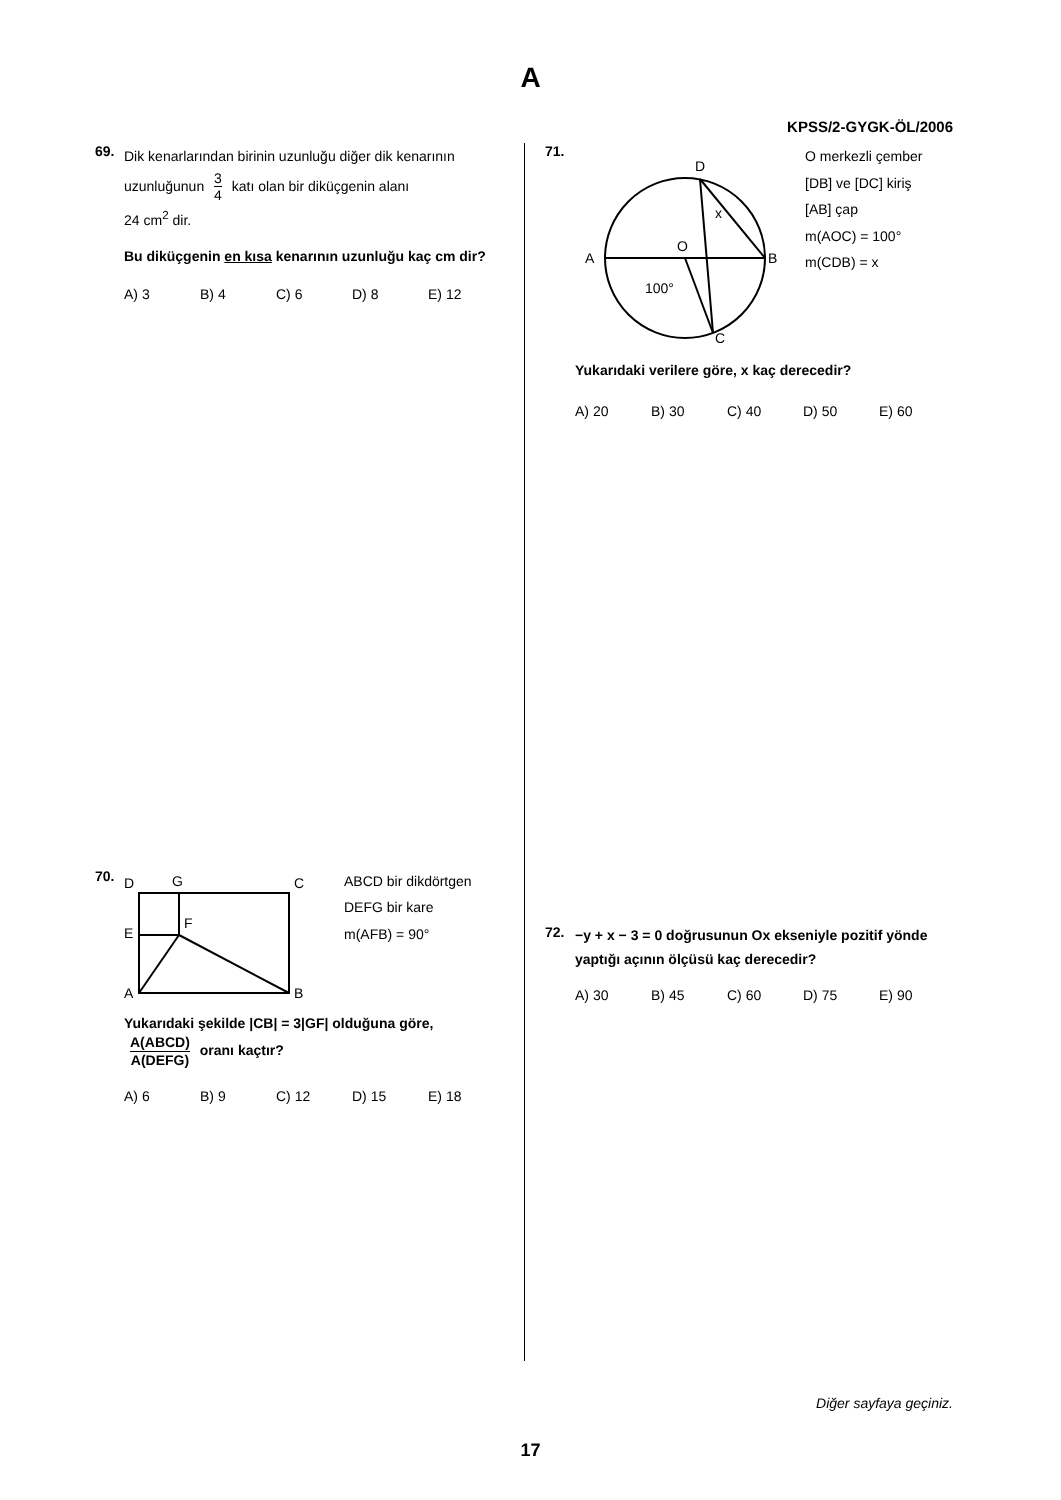A
KPSS/2-GYGK-ÖL/2006
69.
Dik kenarlarından birinin uzunluğu diğer dik kenarının uzunluğunun 3 4 katı olan bir diküçgenin alanı
24 cm<sup>2</sup> dir.
Bu diküçgenin en kısa kenarının uzunluğu kaç cm dir?
A) 3 B) 4 C) 6 D) 8 E) 12
70.
D
G
C
E
F
A
B
ABCD bir dikdörtgen
DEFG bir kare
m(AFB) = 90°
Yukarıdaki şekilde |CB| = 3|GF| olduğuna göre, A(ABCD) A(DEFG) oranı kaçtır?
A) 6 B) 9 C) 12 D) 15 E) 18
71.
D
A
O
B
C
x
100°
O merkezli çember
[DB] ve [DC] kiriş
[AB] çap
m(AOC) = 100°
m(CDB) = x
Yukarıdaki verilere göre, x kaç derecedir?
A) 20 B) 30 C) 40 D) 50 E) 60
72.
−y + x − 3 = 0 doğrusunun Ox ekseniyle pozitif yönde yaptığı açının ölçüsü kaç derecedir?
A) 30 B) 45 C) 60 D) 75 E) 90
Diğer sayfaya geçiniz.
17